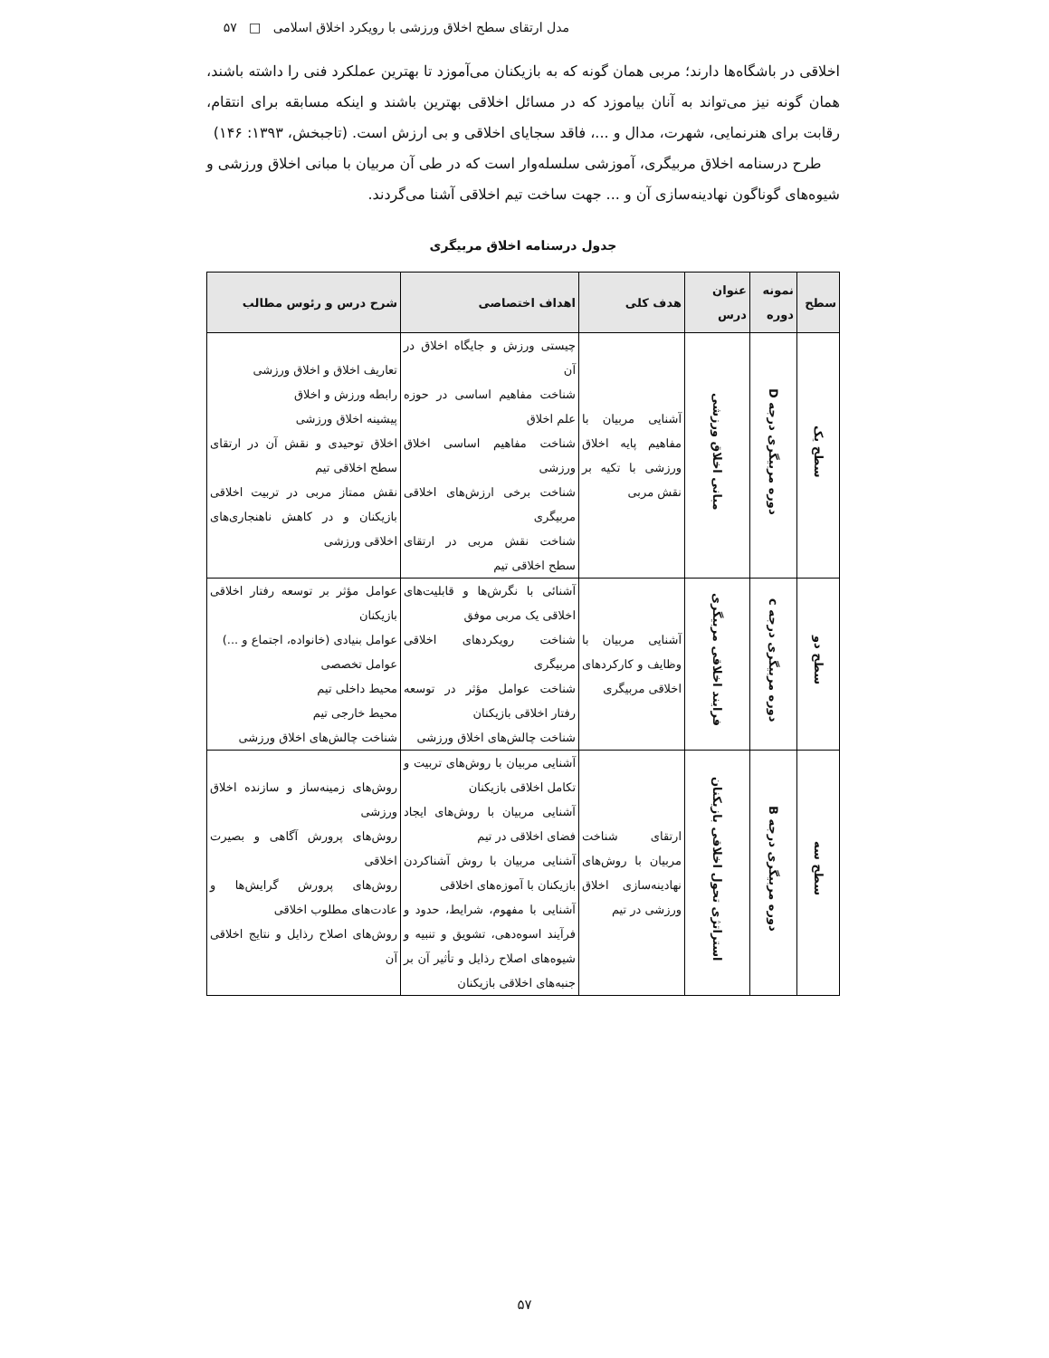مدل ارتقای سطح اخلاق ورزشی با رویکرد اخلاق اسلامی □ ۵۷
اخلاقی در باشگاه‌ها دارند؛ مربی همان گونه که به بازیکنان می‌آموزد تا بهترین عملکرد فنی را داشته باشند، همان گونه نیز می‌تواند به آنان بیاموزد که در مسائل اخلاقی بهترین باشند و اینکه مسابقه برای انتقام، رقابت برای هنرنمایی، شهرت، مدال و ...، فاقد سجایای اخلاقی و بی ارزش است. (تاجبخش، ۱۳۹۳: ۱۴۶)
طرح درسنامه اخلاق مربیگری، آموزشی سلسله‌وار است که در طی آن مربیان با مبانی اخلاق ورزشی و شیوه‌های گوناگون نهادینه‌سازی آن و ... جهت ساخت تیم اخلاقی آشنا می‌گردند.
جدول درسنامه اخلاق مربیگری
| سطح | نمونه دوره | عنوان درس | هدف کلی | اهداف اختصاصی | شرح درس و رئوس مطالب |
| --- | --- | --- | --- | --- | --- |
| سطح یک | دوره مربیگری درجه D | مبانی اخلاق ورزشی | آشنایی مربیان با مفاهیم پایه اخلاق ورزشی با تکیه بر نقش مربی | چیستی ورزش و جایگاه اخلاق در آن شناخت مفاهیم اساسی در حوزه علم اخلاق شناخت مفاهیم اساسی اخلاق ورزشی شناخت برخی ارزش‌های اخلاقی مربیگری شناخت نقش مربی در ارتقای سطح اخلاقی تیم | تعاریف اخلاق و اخلاق ورزشی رابطه ورزش و اخلاق پیشینه اخلاق ورزشی اخلاق توحیدی و نقش آن در ارتقای سطح اخلاقی تیم نقش ممتاز مربی در تربیت اخلاقی بازیکنان و در کاهش ناهنجاری‌های اخلاقی ورزشی |
| سطح دو | دوره مربیگری درجه c | فرایند اخلاقی مربیگری | آشنایی مربیان با وظایف و کارکردهای اخلاقی مربیگری | آشنائی با نگرش‌ها و قابلیت‌های اخلاقی یک مربی موفق شناخت رویکردهای اخلاقی مربیگری شناخت عوامل مؤثر در توسعه رفتار اخلاقی بازیکنان شناخت چالش‌های اخلاق ورزشی | عوامل مؤثر بر توسعه رفتار اخلاقی بازیکنان عوامل بنیادی (خانواده، اجتماع و ...) عوامل تخصصی محیط داخلی تیم محیط خارجی تیم شناخت چالش‌های اخلاق ورزشی |
| سطح سه | دوره مربیگری درجه B | استراتژی تحول اخلاقی بازیکنان | ارتقای شناخت مربیان با روش‌های نهادینه‌سازی اخلاق ورزشی در تیم | آشنایی مربیان با روش‌های تربیت و تکامل اخلاقی بازیکنان آشنایی مربیان با روش‌های ایجاد فضای اخلاقی در تیم آشنایی مربیان با روش آشناکردن بازیکنان با آموزه‌های اخلاقی آشنایی با مفهوم، شرایط، حدود و فرآیند اسوه‌دهی، تشویق و تنبیه و شیوه‌های اصلاح رذایل و تأثیر آن بر جنبه‌های اخلاقی بازیکنان | روش‌های زمینه‌ساز و سازنده اخلاق ورزشی روش‌های پرورش آگاهی و بصیرت اخلاقی روش‌های پرورش گرایش‌ها و عادت‌های مطلوب اخلاقی روش‌های اصلاح رذایل و نتایج اخلاقی آن |
۵۷